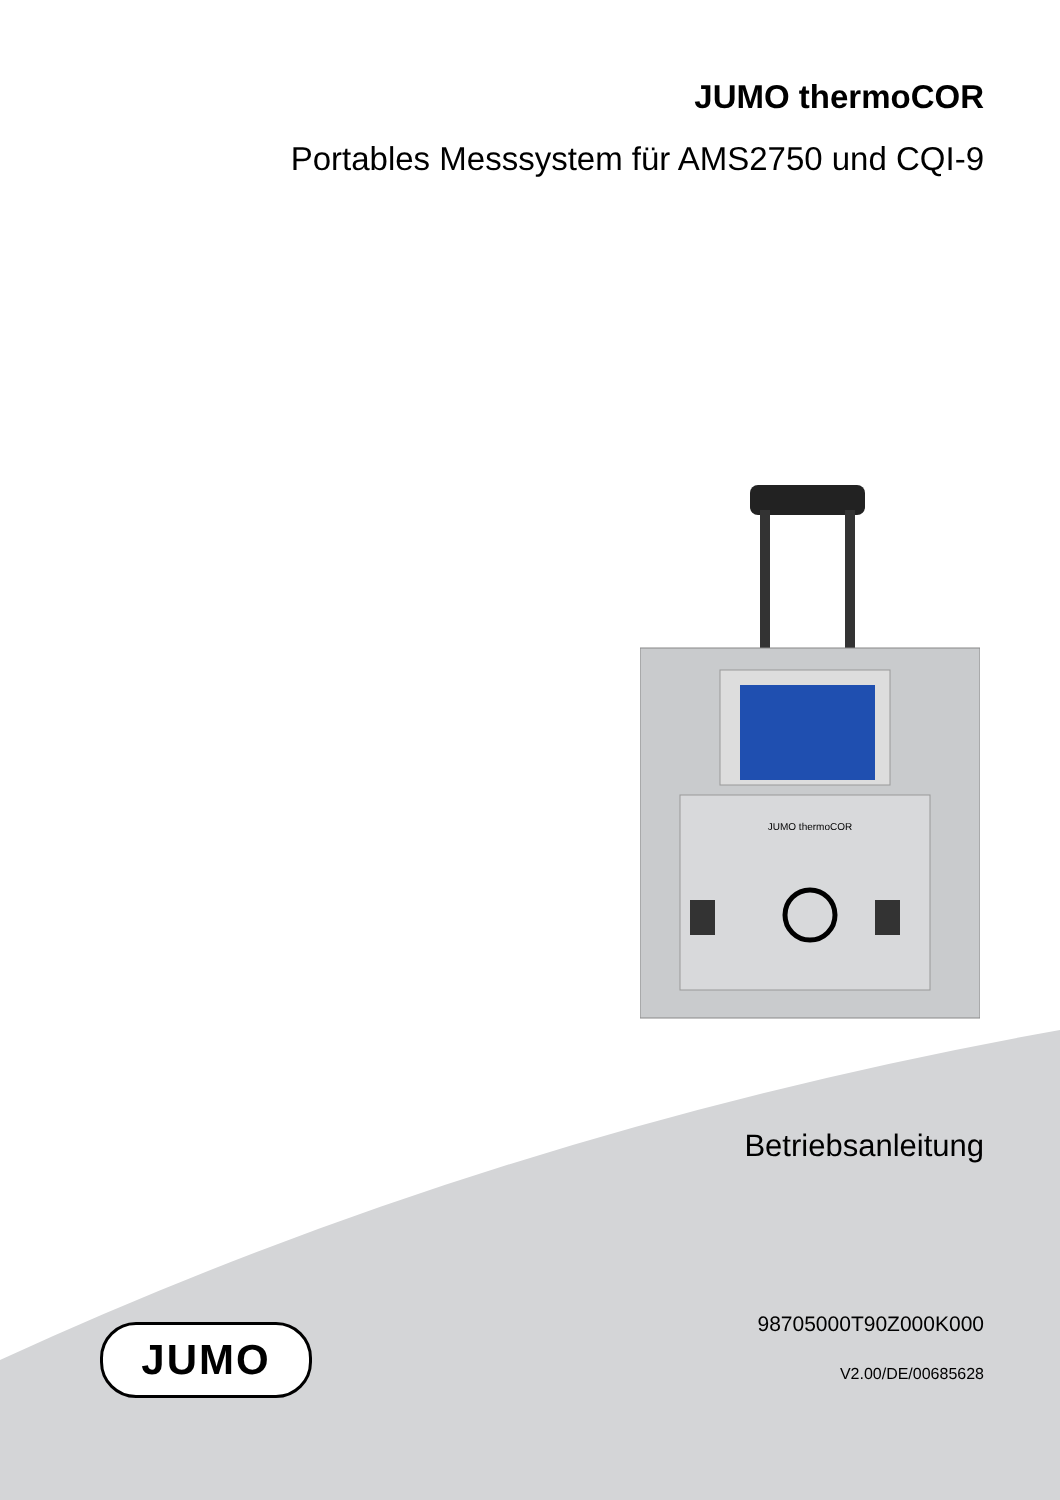JUMO thermoCOR
Portables Messsystem für AMS2750 und CQI-9
JUMO thermoCOR
Betriebsanleitung
JUMO 98705000T90Z000K000
V2.00/DE/00685628